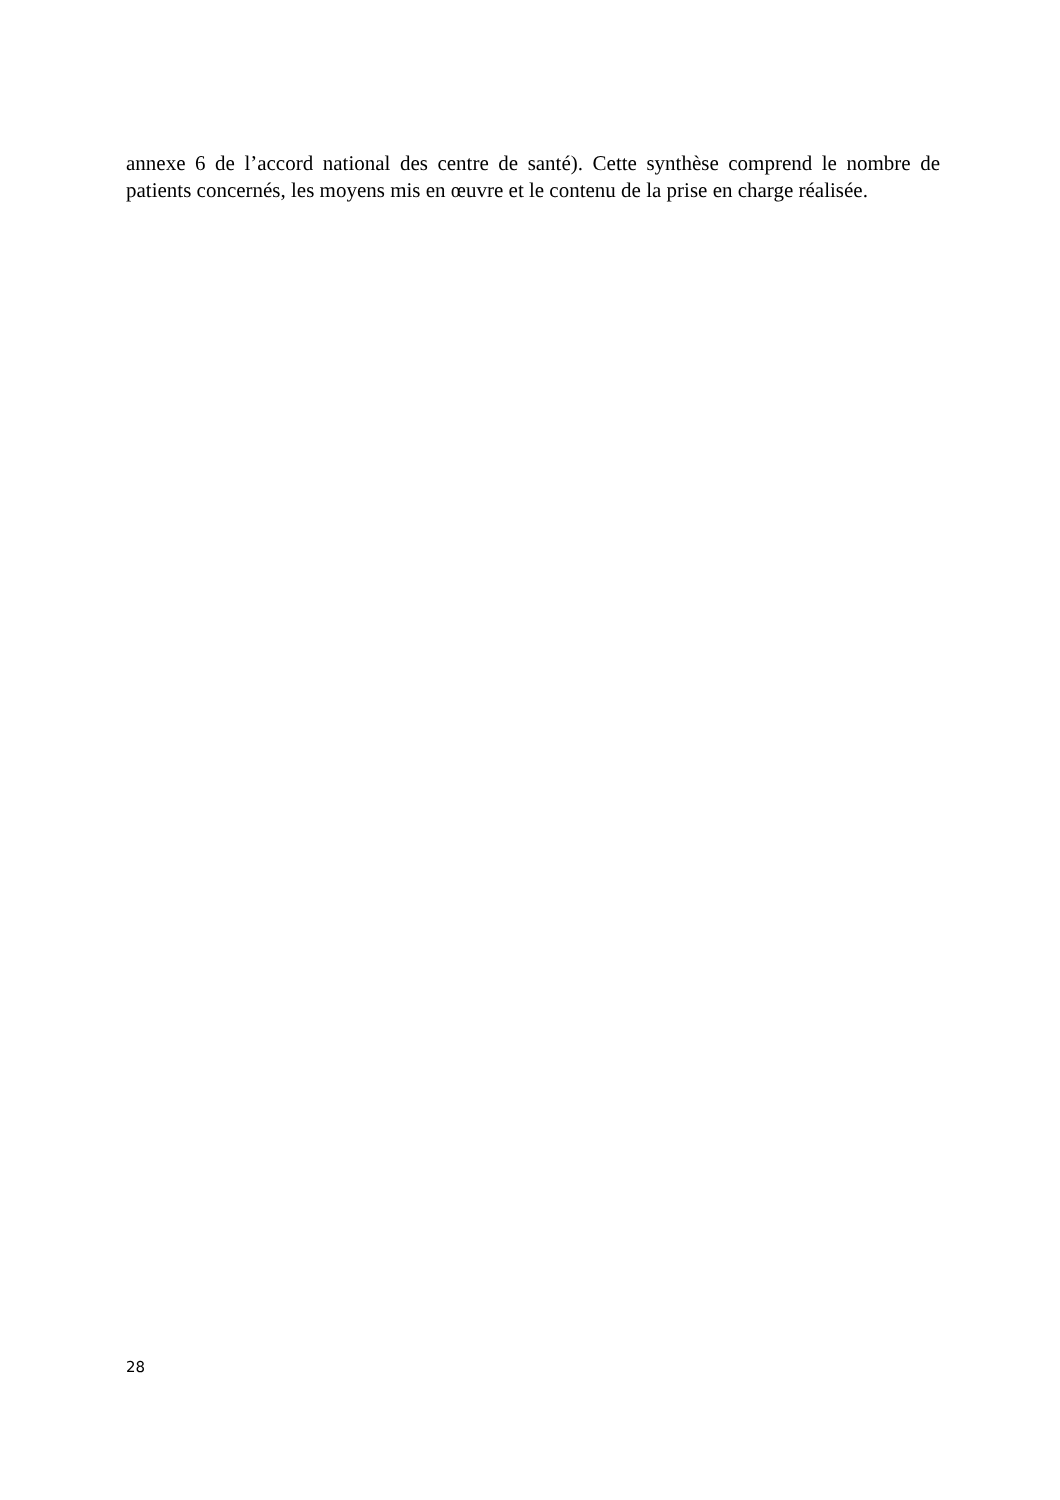annexe 6 de l’accord national des centre de santé). Cette synthèse comprend le nombre de patients concernés, les moyens mis en œuvre et le contenu de la prise en charge réalisée.
28